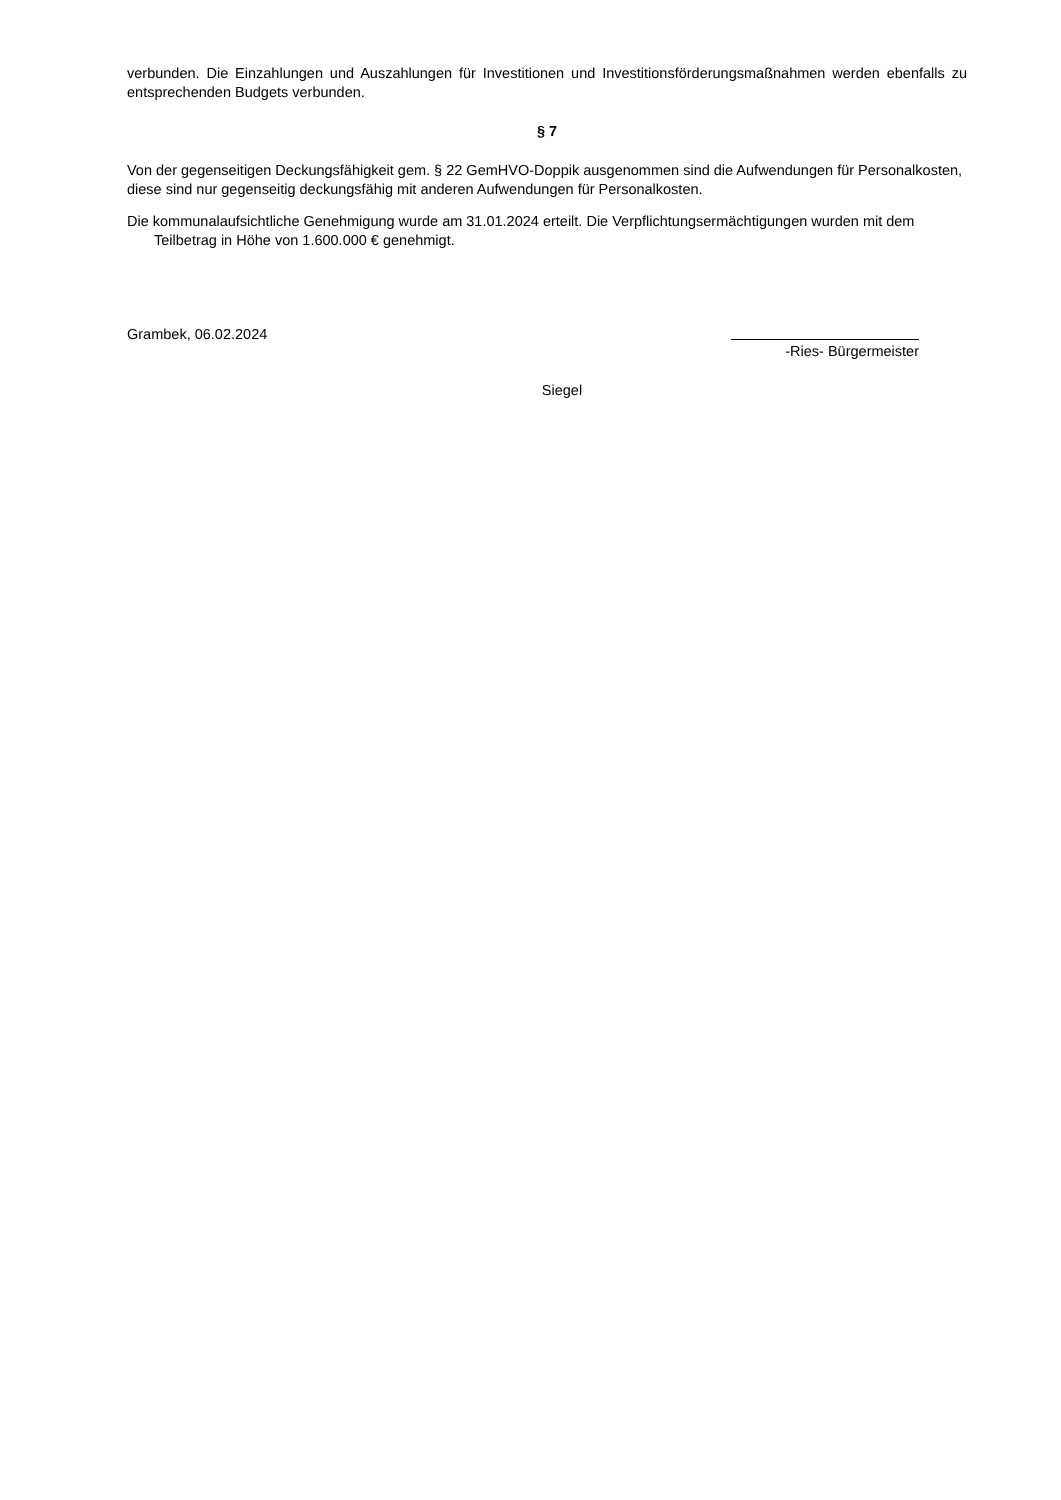verbunden. Die Einzahlungen und Auszahlungen für Investitionen und Investitionsförderungsmaßnahmen werden ebenfalls zu entsprechenden Budgets verbunden.
§ 7
Von der gegenseitigen Deckungsfähigkeit gem. § 22 GemHVO-Doppik ausgenommen sind die Aufwendungen für Personalkosten, diese sind nur gegenseitig deckungsfähig mit anderen Aufwendungen für Personalkosten.
Die kommunalaufsichtliche Genehmigung wurde am 31.01.2024 erteilt. Die Verpflichtungsermächtigungen wurden mit dem Teilbetrag in Höhe von 1.600.000 € genehmigt.
Grambek, 06.02.2024
-Ries- Bürgermeister
Siegel